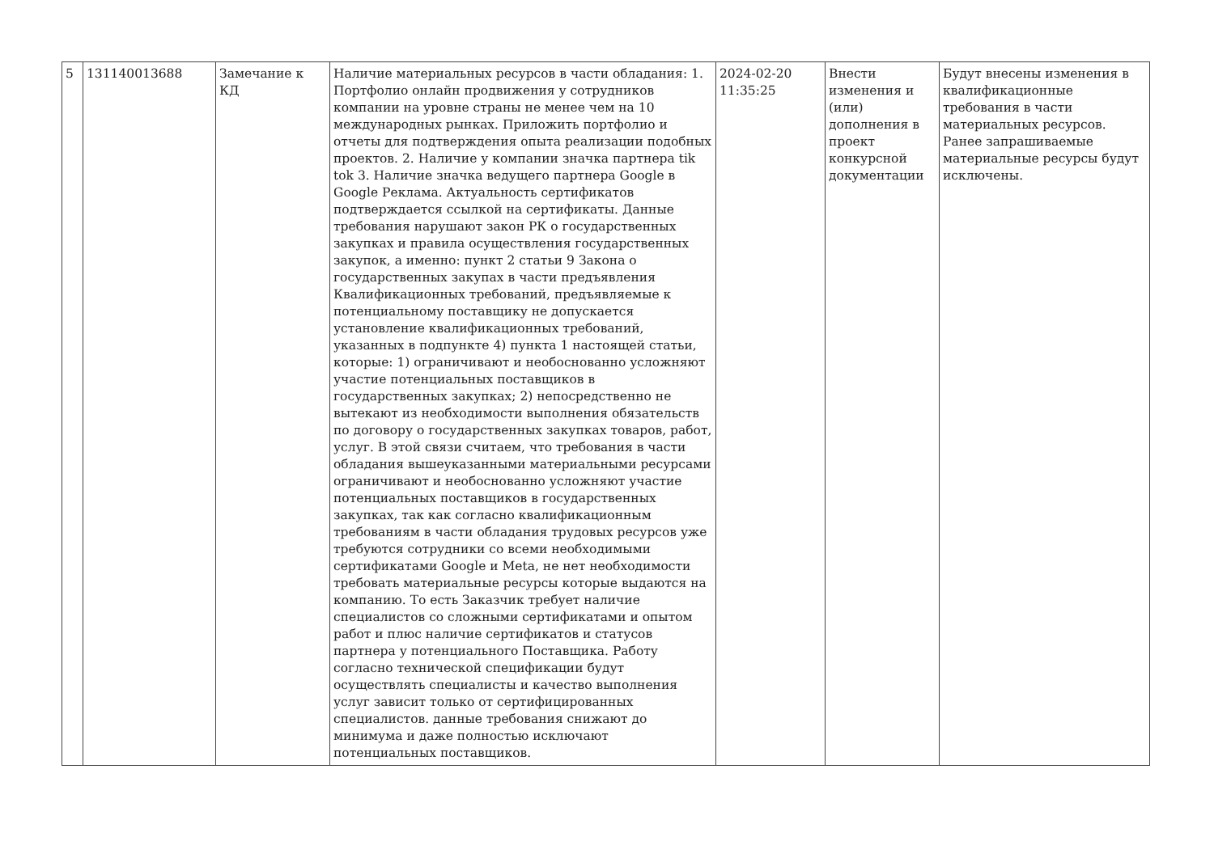| 5 | 131140013688 | Замечание к КД | Наличие материальных ресурсов в части обладания: 1. Портфолио онлайн продвижения у сотрудников компании на уровне страны не менее чем на 10 международных рынках. Приложить портфолио и отчеты для подтверждения опыта реализации подобных проектов. 2. Наличие у компании значка партнера tik tok 3. Наличие значка ведущего партнера Google в Google Реклама. Актуальность сертификатов подтверждается ссылкой на сертификаты. Данные требования нарушают закон РК о государственных закупках и правила осуществления государственных закупок, а именно: пункт 2 статьи 9 Закона о государственных закупах в части предъявления Квалификационных требований, предъявляемые к потенциальному поставщику не допускается установление квалификационных требований, указанных в подпункте 4) пункта 1 настоящей статьи, которые: 1) ограничивают и необоснованно усложняют участие потенциальных поставщиков в государственных закупках; 2) непосредственно не вытекают из необходимости выполнения обязательств по договору о государственных закупках товаров, работ, услуг. В этой связи считаем, что требования в части обладания вышеуказанными материальными ресурсами ограничивают и необоснованно усложняют участие потенциальных поставщиков в государственных закупках, так как согласно квалификационным требованиям в части обладания трудовых ресурсов уже требуются сотрудники со всеми необходимыми сертификатами Google и Meta, не нет необходимости требовать материальные ресурсы которые выдаются на компанию. То есть Заказчик требует наличие специалистов со сложными сертификатами и опытом работ и плюс наличие сертификатов и статусов партнера у потенциального Поставщика. Работу согласно технической спецификации будут осуществлять специалисты и качество выполнения услуг зависит только от сертифицированных специалистов. данные требования снижают до минимума и даже полностью исключают потенциальных поставщиков. | 2024-02-20 11:35:25 | Внести изменения и (или) дополнения в проект конкурсной документации | Будут внесены изменения в квалификационные требования в части материальных ресурсов. Ранее запрашиваемые материальные ресурсы будут исключены. |